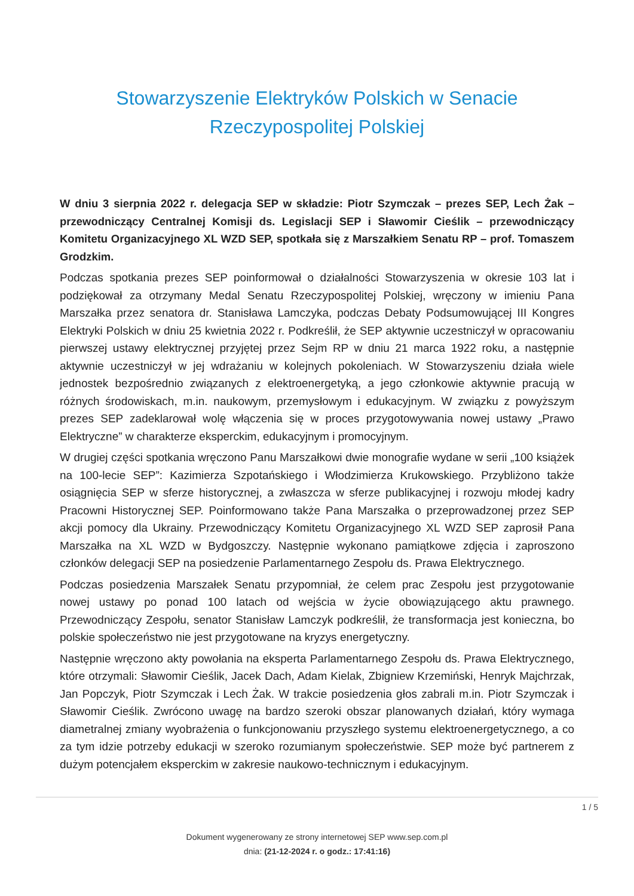Stowarzyszenie Elektryków Polskich w Senacie
Rzeczypospolitej Polskiej
W dniu 3 sierpnia 2022 r. delegacja SEP w składzie: Piotr Szymczak – prezes SEP, Lech Żak – przewodniczący Centralnej Komisji ds. Legislacji SEP i Sławomir Cieślik – przewodniczący Komitetu Organizacyjnego XL WZD SEP, spotkała się z Marszałkiem Senatu RP – prof. Tomaszem Grodzkim.
Podczas spotkania prezes SEP poinformował o działalności Stowarzyszenia w okresie 103 lat i podziękował za otrzymany Medal Senatu Rzeczypospolitej Polskiej, wręczony w imieniu Pana Marszałka przez senatora dr. Stanisława Lamczyka, podczas Debaty Podsumowującej III Kongres Elektryki Polskich w dniu 25 kwietnia 2022 r. Podkreślił, że SEP aktywnie uczestniczył w opracowaniu pierwszej ustawy elektrycznej przyjętej przez Sejm RP w dniu 21 marca 1922 roku, a następnie aktywnie uczestniczył w jej wdrażaniu w kolejnych pokoleniach. W Stowarzyszeniu działa wiele jednostek bezpośrednio związanych z elektroenergetyką, a jego członkowie aktywnie pracują w różnych środowiskach, m.in. naukowym, przemysłowym i edukacyjnym. W związku z powyższym prezes SEP zadeklarował wolę włączenia się w proces przygotowywania nowej ustawy „Prawo Elektryczne” w charakterze eksperckim, edukacyjnym i promocyjnym.
W drugiej części spotkania wręczono Panu Marszałkowi dwie monografie wydane w serii „100 książek na 100-lecie SEP”: Kazimierza Szpotańskiego i Włodzimierza Krukowskiego. Przybliżono także osiągnięcia SEP w sferze historycznej, a zwłaszcza w sferze publikacyjnej i rozwoju młodej kadry Pracowni Historycznej SEP. Poinformowano także Pana Marszałka o przeprowadzonej przez SEP akcji pomocy dla Ukrainy. Przewodniczący Komitetu Organizacyjnego XL WZD SEP zaprosił Pana Marszałka na XL WZD w Bydgoszczy. Następnie wykonano pamiątkowe zdjęcia i zaproszono członków delegacji SEP na posiedzenie Parlamentarnego Zespołu ds. Prawa Elektrycznego.
Podczas posiedzenia Marszałek Senatu przypomniał, że celem prac Zespołu jest przygotowanie nowej ustawy po ponad 100 latach od wejścia w życie obowiązującego aktu prawnego. Przewodniczący Zespołu, senator Stanisław Lamczyk podkreślił, że transformacja jest konieczna, bo polskie społeczeństwo nie jest przygotowane na kryzys energetyczny.
Następnie wręczono akty powołania na eksperta Parlamentarnego Zespołu ds. Prawa Elektrycznego, które otrzymali: Sławomir Cieślik, Jacek Dach, Adam Kielak, Zbigniew Krzemiński, Henryk Majchrzak, Jan Popczyk, Piotr Szymczak i Lech Żak. W trakcie posiedzenia głos zabrali m.in. Piotr Szymczak i Sławomir Cieślik. Zwrócono uwagę na bardzo szeroki obszar planowanych działań, który wymaga diametralnej zmiany wyobrażenia o funkcjonowaniu przyszłego systemu elektroenergetycznego, a co za tym idzie potrzeby edukacji w szeroko rozumianym społeczeństwie. SEP może być partnerem z dużym potencjałem eksperckim w zakresie naukowo-technicznym i edukacyjnym.
1 / 5
Dokument wygenerowany ze strony internetowej SEP www.sep.com.pl
dnia: (21-12-2024 r. o godz.: 17:41:16)